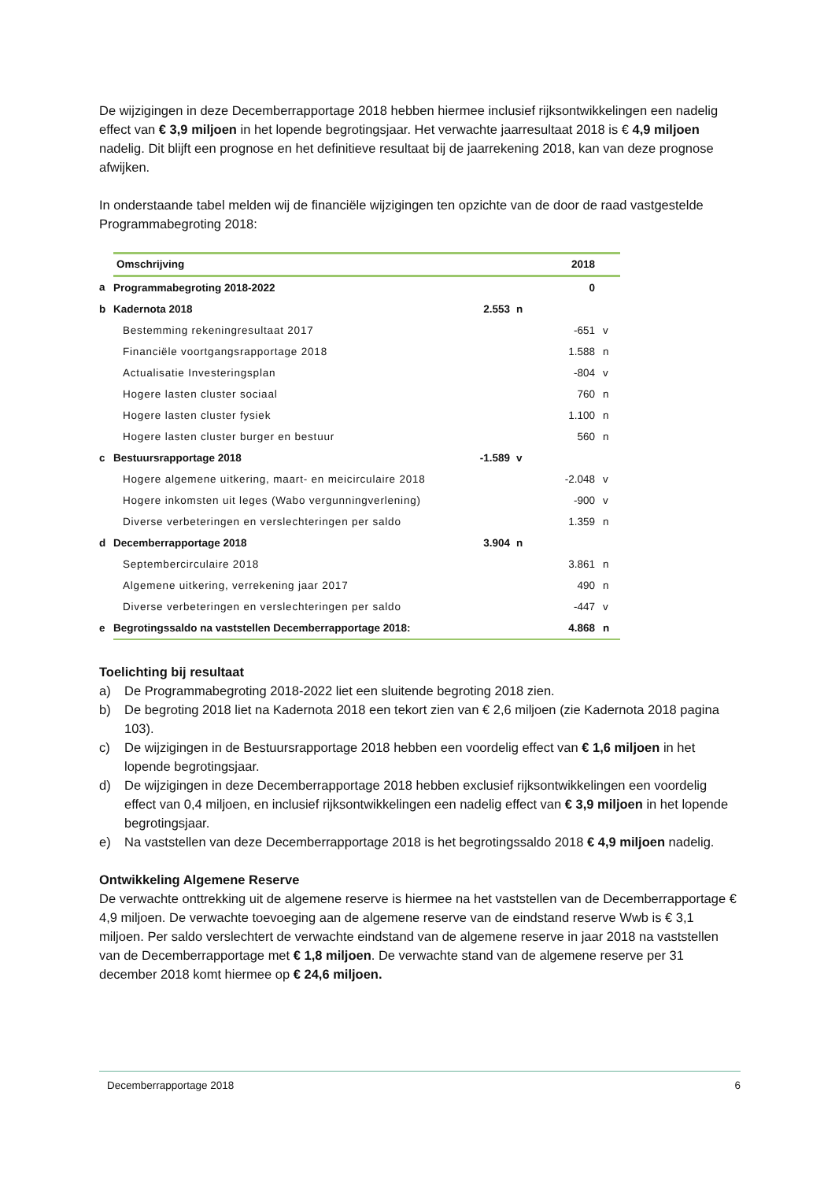De wijzigingen in deze Decemberrapportage 2018 hebben hiermee inclusief rijksontwikkelingen een nadelig effect van € 3,9 miljoen in het lopende begrotingsjaar. Het verwachte jaarresultaat 2018 is € 4,9 miljoen nadelig. Dit blijft een prognose en het definitieve resultaat bij de jaarrekening 2018, kan van deze prognose afwijken.
In onderstaande tabel melden wij de financiële wijzigingen ten opzichte van de door de raad vastgestelde Programmabegroting 2018:
| | Omschrijving | | | 2018 | |
| a | Programmabegroting 2018-2022 | | | 0 | |
| b | Kadernota 2018 | 2.553 | n | | |
| | Bestemming rekeningresultaat 2017 | | | -651 | v |
| | Financiële voortgangsrapportage 2018 | | | 1.588 | n |
| | Actualisatie Investeringsplan | | | -804 | v |
| | Hogere lasten cluster sociaal | | | 760 | n |
| | Hogere lasten cluster fysiek | | | 1.100 | n |
| | Hogere lasten cluster burger en bestuur | | | 560 | n |
| c | Bestuursrapportage 2018 | -1.589 | v | | |
| | Hogere algemene uitkering, maart- en meicirculaire 2018 | | | -2.048 | v |
| | Hogere inkomsten uit leges (Wabo vergunningverlening) | | | -900 | v |
| | Diverse verbeteringen en verslechteringen per saldo | | | 1.359 | n |
| d | Decemberrapportage 2018 | 3.904 | n | | |
| | Septembercirculaire 2018 | | | 3.861 | n |
| | Algemene uitkering, verrekening jaar 2017 | | | 490 | n |
| | Diverse verbeteringen en verslechteringen per saldo | | | -447 | v |
| e | Begrotingssaldo na vaststellen Decemberrapportage 2018: | | | 4.868 | n |
Toelichting bij resultaat
a) De Programmabegroting 2018-2022 liet een sluitende begroting 2018 zien.
b) De begroting 2018 liet na Kadernota 2018 een tekort zien van € 2,6 miljoen (zie Kadernota 2018 pagina 103).
c) De wijzigingen in de Bestuursrapportage 2018 hebben een voordelig effect van € 1,6 miljoen in het lopende begrotingsjaar.
d) De wijzigingen in deze Decemberrapportage 2018 hebben exclusief rijksontwikkelingen een voordelig effect van 0,4 miljoen, en inclusief rijksontwikkelingen een nadelig effect van € 3,9 miljoen in het lopende begrotingsjaar.
e) Na vaststellen van deze Decemberrapportage 2018 is het begrotingssaldo 2018 € 4,9 miljoen nadelig.
Ontwikkeling Algemene Reserve
De verwachte onttrekking uit de algemene reserve is hiermee na het vaststellen van de Decemberrapportage € 4,9 miljoen. De verwachte toevoeging aan de algemene reserve van de eindstand reserve Wwb is € 3,1 miljoen. Per saldo verslechtert de verwachte eindstand van de algemene reserve in jaar 2018 na vaststellen van de Decemberrapportage met € 1,8 miljoen. De verwachte stand van de algemene reserve per 31 december 2018 komt hiermee op € 24,6 miljoen.
Decemberrapportage 2018 6